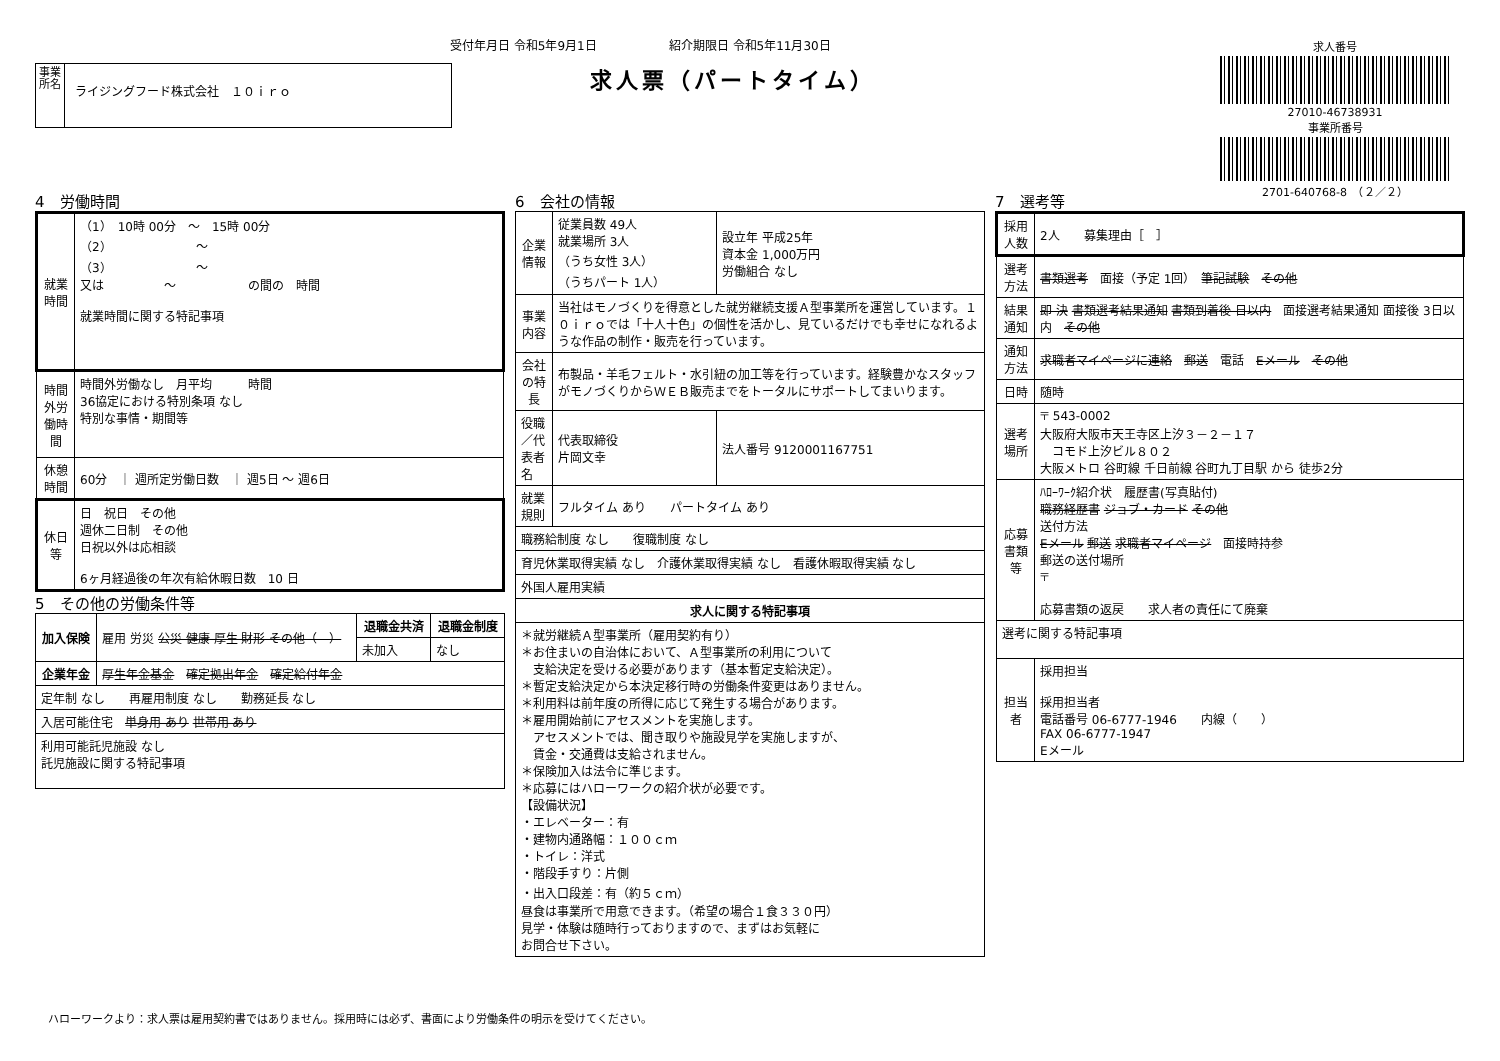受付年月日 令和5年9月1日　　　　　　紹介期限日 令和5年11月30日
求人票（パートタイム）
事業所名
ライジングフード株式会社　１０ｉｒｏ
求人番号
27010-46738931
事業所番号
2701-640768-8　（２／２）
4　労働時間
| 就業時間 | （1） 10時 00分 ～ 15時 00分 （2） ～ （3） ～ 又は ～ の間の 時間 就業時間に関する特記事項 |
| 時間外労働時間 | 時間外労働なし 月平均 時間 36協定における特別条項 なし 特別な事情・期間等 |
| 休憩時間 | 60分 ｜ 週所定労働日数 ｜ 週5日 ～ 週6日 |
| 休日等 | 日 祝日 その他 週休二日制 その他 日祝以外は応相談 6ヶ月経過後の年次有給休暇日数 10 日 |
5　その他の労働条件等
| 加入保険 | 雇用 労災 公災 健康 厚生 財形 その他（ ） | 退職金共済 | 退職金制度 |
| | | 未加入 | なし |
| 企業年金 | 厚生年金基金 確定拠出年金 確定給付年金 | | |
| 定年制 なし 再雇用制度 なし 勤務延長 なし | | | |
| 入居可能住宅 単身用 あり 世帯用 あり | | | |
| 利用可能託児施設 なし 託児施設に関する特記事項 | | | |
6　会社の情報
| 企業情報 | 従業員数 49人 就業場所 3人 （うち女性 3人） （うちパート 1人） | 設立年 平成25年 資本金 1,000万円 労働組合 なし |
| 事業内容 | 当社はモノづくりを得意とした就労継続支援Ａ型事業所を運営しています。１０ｉｒｏでは「十人十色」の個性を活かし、見ているだけでも幸せになれるような作品の制作・販売を行っています。 | |
| 会社の特長 | 布製品・羊毛フェルト・水引紐の加工等を行っています。経験豊かなスタッフがモノづくりからＷＥＢ販売までをトータルにサポートしてまいります。 | |
| 役職／代表者名 | 代表取締役 片岡文幸 | 法人番号 9120001167751 |
| 就業規則 | フルタイム あり パートタイム あり | |
| 職務給制度 なし 復職制度 なし | | |
| 育児休業取得実績 なし 介護休業取得実績 なし 看護休暇取得実績 なし | | |
| 外国人雇用実績 | | |
| 求人に関する特記事項 | | |
| ＊就労継続Ａ型事業所（雇用契約有り） ＊お住まいの自治体において、Ａ型事業所の利用について 支給決定を受ける必要があります（基本暫定支給決定）。 ＊暫定支給決定から本決定移行時の労働条件変更はありません。 ＊利用料は前年度の所得に応じて発生する場合があります。 ＊雇用開始前にアセスメントを実施します。 アセスメントでは、聞き取りや施設見学を実施しますが、 賃金・交通費は支給されません。 ＊保険加入は法令に準じます。 ＊応募にはハローワークの紹介状が必要です。 【設備状況】 ・エレベーター：有 ・建物内通路幅：１００ｃｍ ・トイレ：洋式 ・階段手すり：片側 ・出入口段差：有（約５ｃｍ） 昼食は事業所で用意できます。（希望の場合１食３３０円） 見学・体験は随時行っておりますので、まずはお気軽に お問合せ下さい。 | | |
7　選考等
| 採用人数 | 2人 募集理由［ ］ |
| 選考方法 | 書類選考 面接（予定 1回） 筆記試験 その他 |
| 結果通知 | 即 決 書類選考結果通知 書類到着後 日以内 面接選考結果通知 面接後 3日以内 その他 |
| 通知方法 | 求職者マイページに連絡 郵送 電話 Eメール その他 |
| 日時 | 随時 |
| 選考場所 | 〒 543-0002 大阪府大阪市天王寺区上汐３－２－１７ コモド上汐ビル８０２ 大阪メトロ 谷町線 千日前線 谷町九丁目駅 から 徒歩2分 |
| 応募書類等 | ﾊﾛｰﾜｰｸ紹介状 履歴書(写真貼付) 職務経歴書 ジョブ・カード その他 送付方法 Eメール 郵送 求職者マイページ 面接時持参 郵送の送付場所 〒 応募書類の返戻 求人者の責任にて廃棄 |
| 選考に関する特記事項 | |
| 担当者 | 採用担当 採用担当者 電話番号 06-6777-1946 内線（ ） FAX 06-6777-1947 Eメール |
ハローワークより：求人票は雇用契約書ではありません。採用時には必ず、書面により労働条件の明示を受けてください。